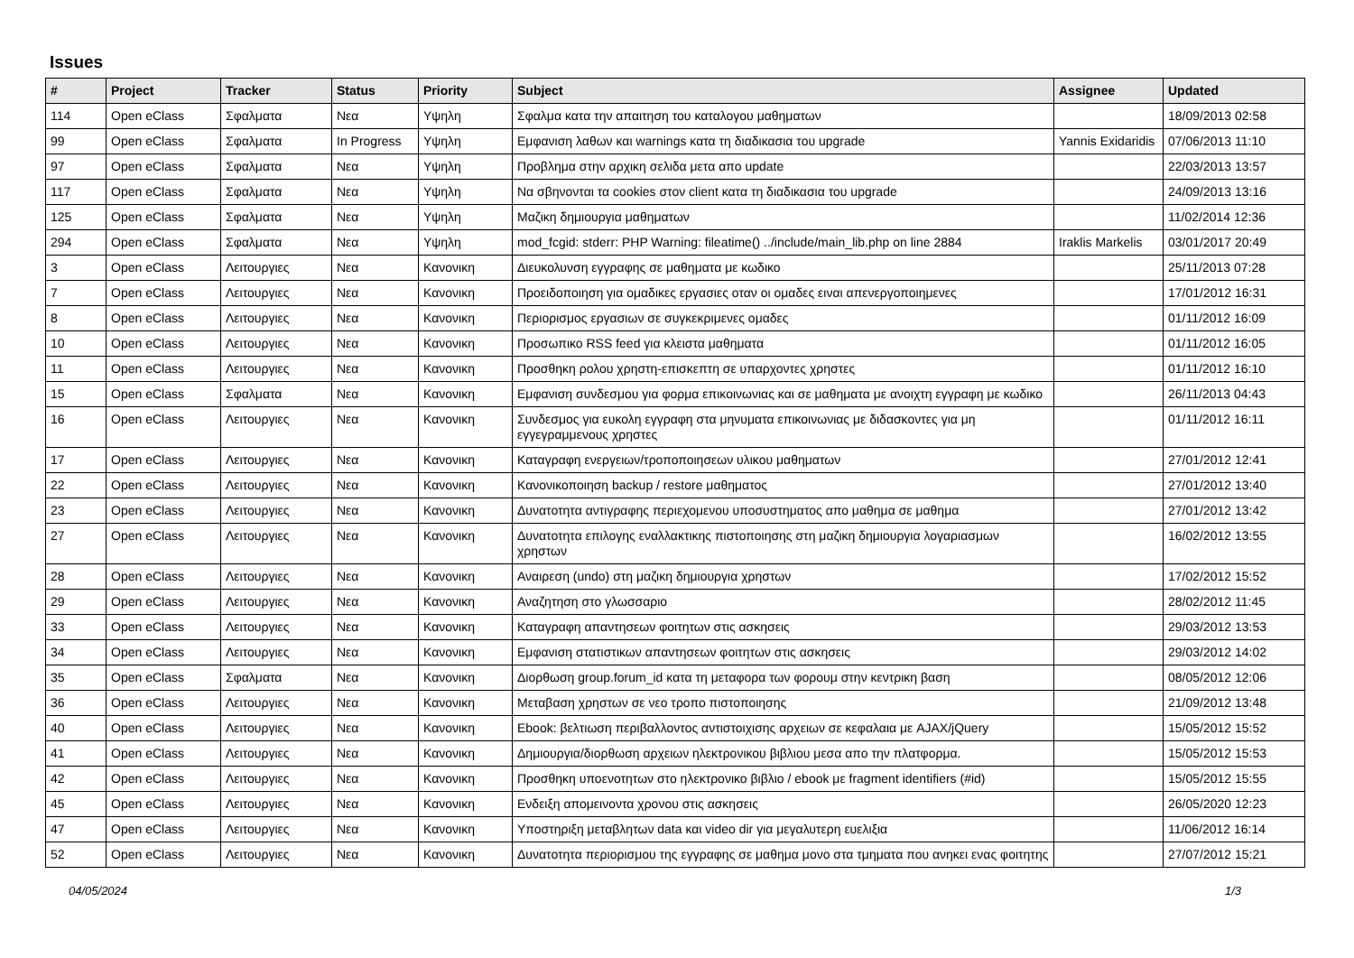Issues
| # | Project | Tracker | Status | Priority | Subject | Assignee | Updated |
| --- | --- | --- | --- | --- | --- | --- | --- |
| 114 | Open eClass | Σφαλματα | Νεα | Υψηλη | Σφαλμα κατα την απαιτηση του καταλογου μαθηματων | | 18/09/2013 02:58 |
| 99 | Open eClass | Σφαλματα | In Progress | Υψηλη | Εμφανιση λαθων και warnings κατα τη διαδικασια του upgrade | Yannis Exidaridis | 07/06/2013 11:10 |
| 97 | Open eClass | Σφαλματα | Νεα | Υψηλη | Προβλημα στην αρχικη σελιδα μετα απο update | | 22/03/2013 13:57 |
| 117 | Open eClass | Σφαλματα | Νεα | Υψηλη | Να σβηνονται τα cookies στον client κατα τη διαδικασια του upgrade | | 24/09/2013 13:16 |
| 125 | Open eClass | Σφαλματα | Νεα | Υψηλη | Μαζικη δημιουργια μαθηματων | | 11/02/2014 12:36 |
| 294 | Open eClass | Σφαλματα | Νεα | Υψηλη | mod_fcgid: stderr: PHP Warning: fileatime() ../include/main_lib.php on line 2884 | Iraklis Markelis | 03/01/2017 20:49 |
| 3 | Open eClass | Λειτουργιες | Νεα | Κανονικη | Διευκολυνση εγγραφης σε μαθηματα με κωδικο | | 25/11/2013 07:28 |
| 7 | Open eClass | Λειτουργιες | Νεα | Κανονικη | Προειδοποιηση για ομαδικες εργασιες οταν οι ομαδες ειναι απενεργοποιημενες | | 17/01/2012 16:31 |
| 8 | Open eClass | Λειτουργιες | Νεα | Κανονικη | Περιορισμος εργασιων σε συγκεκριμενες ομαδες | | 01/11/2012 16:09 |
| 10 | Open eClass | Λειτουργιες | Νεα | Κανονικη | Προσωπικο RSS feed για κλειστα μαθηματα | | 01/11/2012 16:05 |
| 11 | Open eClass | Λειτουργιες | Νεα | Κανονικη | Προσθηκη ρολου χρηστη-επισκεπτη σε υπαρχοντες χρηστες | | 01/11/2012 16:10 |
| 15 | Open eClass | Σφαλματα | Νεα | Κανονικη | Εμφανιση συνδεσμου για φορμα επικοινωνιας και σε μαθηματα με ανοιχτη εγγραφη με κωδικο | | 26/11/2013 04:43 |
| 16 | Open eClass | Λειτουργιες | Νεα | Κανονικη | Συνδεσμος για ευκολη εγγραφη στα μηνυματα επικοινωνιας με διδασκοντες για μη εγγεγραμμενους χρηστες | | 01/11/2012 16:11 |
| 17 | Open eClass | Λειτουργιες | Νεα | Κανονικη | Καταγραφη ενεργειων/τροποποιησεων υλικου μαθηματων | | 27/01/2012 12:41 |
| 22 | Open eClass | Λειτουργιες | Νεα | Κανονικη | Κανονικοποιηση backup / restore μαθηματος | | 27/01/2012 13:40 |
| 23 | Open eClass | Λειτουργιες | Νεα | Κανονικη | Δυνατοτητα αντιγραφης περιεχομενου υποσυστηματος απο μαθημα σε μαθημα | | 27/01/2012 13:42 |
| 27 | Open eClass | Λειτουργιες | Νεα | Κανονικη | Δυνατοτητα επιλογης εναλλακτικης πιστοποιησης στη μαζικη δημιουργια λογαριασμων χρηστων | | 16/02/2012 13:55 |
| 28 | Open eClass | Λειτουργιες | Νεα | Κανονικη | Αναιρεση (undo) στη μαζικη δημιουργια χρηστων | | 17/02/2012 15:52 |
| 29 | Open eClass | Λειτουργιες | Νεα | Κανονικη | Αναζητηση στο γλωσσαριο | | 28/02/2012 11:45 |
| 33 | Open eClass | Λειτουργιες | Νεα | Κανονικη | Καταγραφη απαντησεων φοιτητων στις ασκησεις | | 29/03/2012 13:53 |
| 34 | Open eClass | Λειτουργιες | Νεα | Κανονικη | Εμφανιση στατιστικων απαντησεων φοιτητων στις ασκησεις | | 29/03/2012 14:02 |
| 35 | Open eClass | Σφαλματα | Νεα | Κανονικη | Διορθωση group.forum_id κατα τη μεταφορα των φορουμ στην κεντρικη βαση | | 08/05/2012 12:06 |
| 36 | Open eClass | Λειτουργιες | Νεα | Κανονικη | Μεταβαση χρηστων σε νεο τροπο πιστοποιησης | | 21/09/2012 13:48 |
| 40 | Open eClass | Λειτουργιες | Νεα | Κανονικη | Ebook: βελτιωση περιβαλλοντος αντιστοιχισης αρχειων σε κεφαλαια με AJAX/jQuery | | 15/05/2012 15:52 |
| 41 | Open eClass | Λειτουργιες | Νεα | Κανονικη | Δημιουργια/διορθωση αρχειων ηλεκτρονικου βιβλιου μεσα απο την πλατφορμα. | | 15/05/2012 15:53 |
| 42 | Open eClass | Λειτουργιες | Νεα | Κανονικη | Προσθηκη υποενοτητων στο ηλεκτρονικο βιβλιο / ebook με fragment identifiers (#id) | | 15/05/2012 15:55 |
| 45 | Open eClass | Λειτουργιες | Νεα | Κανονικη | Ενδειξη απομεινοντα χρονου στις ασκησεις | | 26/05/2020 12:23 |
| 47 | Open eClass | Λειτουργιες | Νεα | Κανονικη | Υποστηριξη μεταβλητων data και video dir για μεγαλυτερη ευελιξια | | 11/06/2012 16:14 |
| 52 | Open eClass | Λειτουργιες | Νεα | Κανονικη | Δυνατοτητα περιορισμου της εγγραφης σε μαθημα μονο στα τμηματα που ανηκει ενας φοιτητης | | 27/07/2012 15:21 |
04/05/2024 1/3